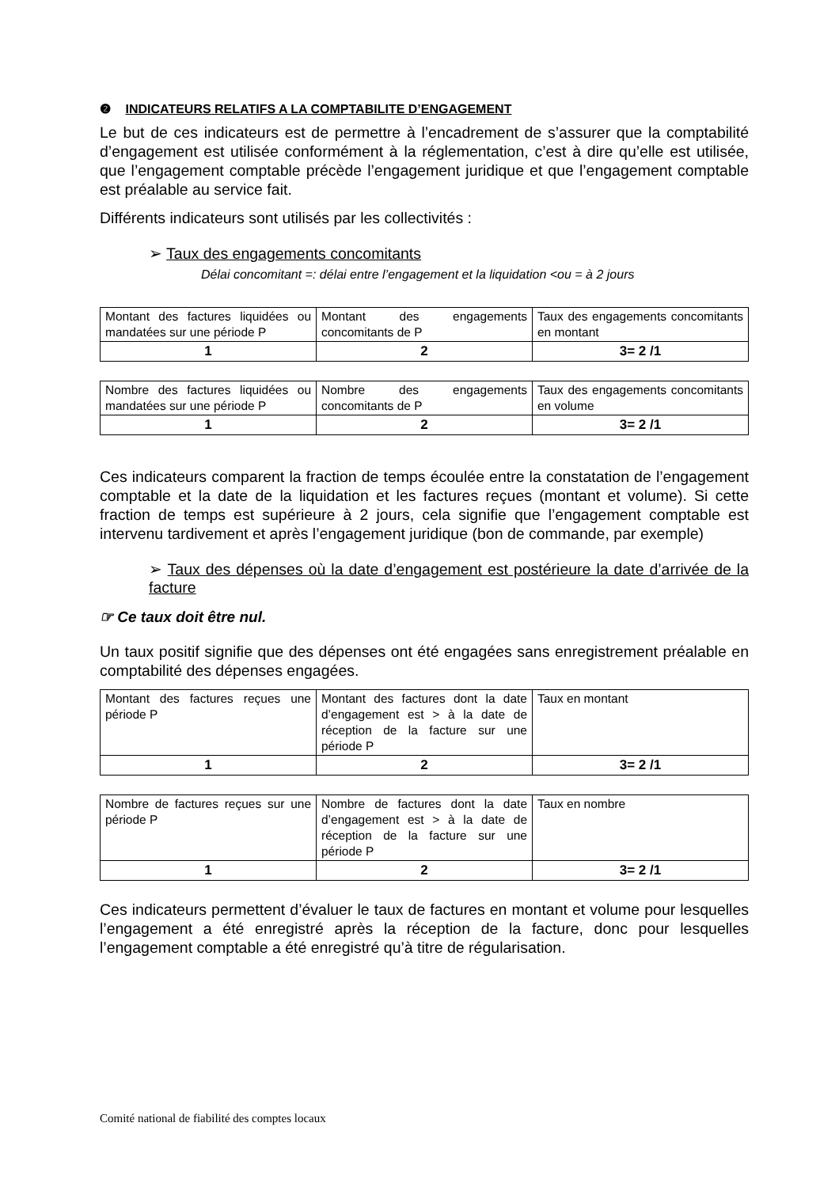❷ INDICATEURS RELATIFS A LA COMPTABILITE D’ENGAGEMENT
Le but de ces indicateurs est de permettre à l’encadrement de s’assurer que la comptabilité d’engagement est utilisée conformément à la réglementation, c’est à dire qu’elle est utilisée, que l’engagement comptable précède l’engagement juridique et que l’engagement comptable est préalable au service fait.
Différents indicateurs sont utilisés par les collectivités :
➢ Taux des engagements concomitants
Délai concomitant =: délai entre l’engagement et la liquidation <ou = à 2 jours
| Montant des factures liquidées ou mandatées sur une période P | Montant des engagements concomitants de P | Taux des engagements concomitants en montant |
| 1 | 2 | 3= 2 /1 |
| Nombre des factures liquidées ou mandatées sur une période P | Nombre des engagements concomitants de P | Taux des engagements concomitants en volume |
| 1 | 2 | 3= 2 /1 |
Ces indicateurs comparent la fraction de temps écoulée entre la constatation de l’engagement comptable et la date de la liquidation et les factures reçues (montant et volume). Si cette fraction de temps est supérieure à 2 jours, cela signifie que l’engagement comptable est intervenu tardivement et après l’engagement juridique (bon de commande, par exemple)
➢ Taux des dépenses où la date d’engagement est postérieure la date d’arrivée de la facture
☞ Ce taux doit être nul.
Un taux positif signifie que des dépenses ont été engagées sans enregistrement préalable en comptabilité des dépenses engagées.
| Montant des factures reçues une période P | Montant des factures dont la date d’engagement est > à la date de réception de la facture sur une période P | Taux en montant |
| 1 | 2 | 3= 2 /1 |
| Nombre de factures reçues sur une période P | Nombre de factures dont la date d’engagement est > à la date de réception de la facture sur une période P | Taux en nombre |
| 1 | 2 | 3= 2 /1 |
Ces indicateurs permettent d’évaluer le taux de factures en montant et volume pour lesquelles l’engagement a été enregistré après la réception de la facture, donc pour lesquelles l’engagement comptable a été enregistré qu’à titre de régularisation.
Comité national de fiabilité des comptes locaux